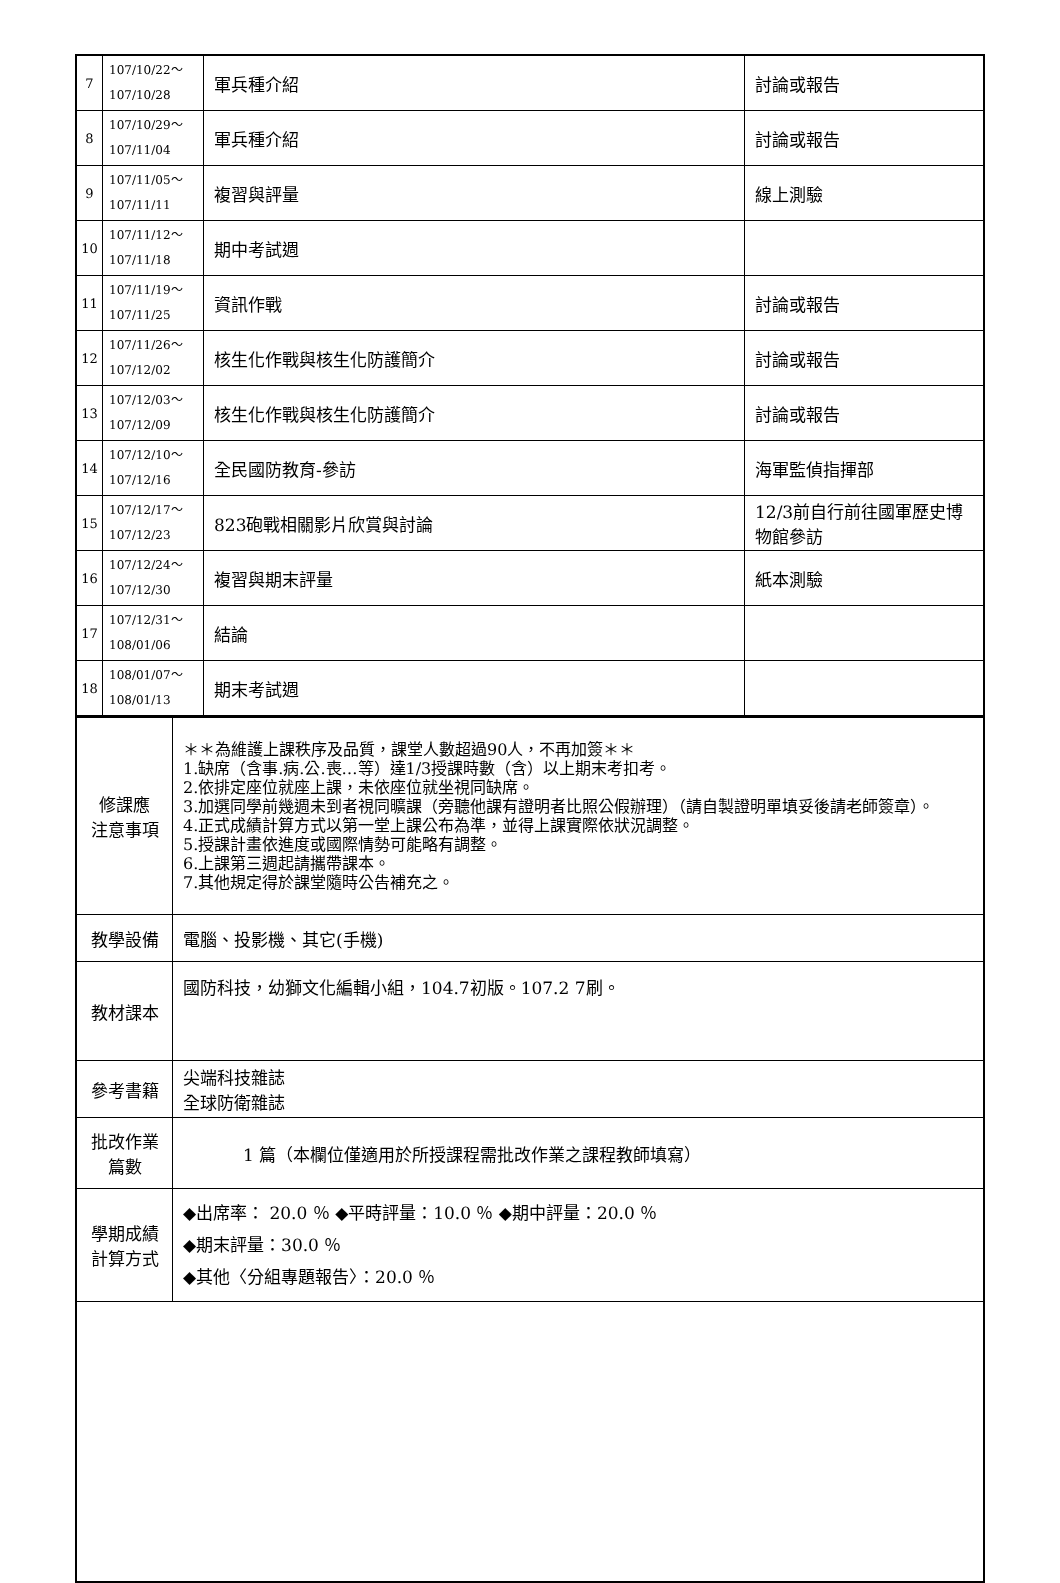| 7 | 107/10/22～ 107/10/28 | 軍兵種介紹 | 討論或報告 |
| 8 | 107/10/29～ 107/11/04 | 軍兵種介紹 | 討論或報告 |
| 9 | 107/11/05～ 107/11/11 | 複習與評量 | 線上測驗 |
| 10 | 107/11/12～ 107/11/18 | 期中考試週 | |
| 11 | 107/11/19～ 107/11/25 | 資訊作戰 | 討論或報告 |
| 12 | 107/11/26～ 107/12/02 | 核生化作戰與核生化防護簡介 | 討論或報告 |
| 13 | 107/12/03～ 107/12/09 | 核生化作戰與核生化防護簡介 | 討論或報告 |
| 14 | 107/12/10～ 107/12/16 | 全民國防教育-參訪 | 海軍監偵指揮部 |
| 15 | 107/12/17～ 107/12/23 | 823砲戰相關影片欣賞與討論 | 12/3前自行前往國軍歷史博物館參訪 |
| 16 | 107/12/24～ 107/12/30 | 複習與期末評量 | 紙本測驗 |
| 17 | 107/12/31～ 108/01/06 | 結論 | |
| 18 | 108/01/07～ 108/01/13 | 期末考試週 | |
| 修課應 注意事項 | ＊＊為維護上課秩序及品質，課堂人數超過90人，不再加簽＊＊ 1.缺席（含事.病.公.喪…等）達1/3授課時數（含）以上期末考扣考。 2.依排定座位就座上課，未依座位就坐視同缺席。 3.加選同學前幾週未到者視同曠課（旁聽他課有證明者比照公假辦理）（請自製證明單填妥後請老師簽章）。 4.正式成績計算方式以第一堂上課公布為準，並得上課實際依狀況調整。 5.授課計畫依進度或國際情勢可能略有調整。 6.上課第三週起請攜帶課本。 7.其他規定得於課堂隨時公告補充之。 |
| 教學設備 | 電腦、投影機、其它(手機) |
| 教材課本 | 國防科技，幼獅文化編輯小組，104.7初版。107.2 7刷。 |
| 參考書籍 | 尖端科技雜誌 全球防衛雜誌 |
| 批改作業 篇數 | 1 篇（本欄位僅適用於所授課程需批改作業之課程教師填寫） |
| 學期成績 計算方式 | ◆出席率： 20.0 ％ ◆平時評量：10.0 ％ ◆期中評量：20.0 ％ ◆期末評量：30.0 ％ ◆其他〈分組專題報告〉：20.0 ％ |